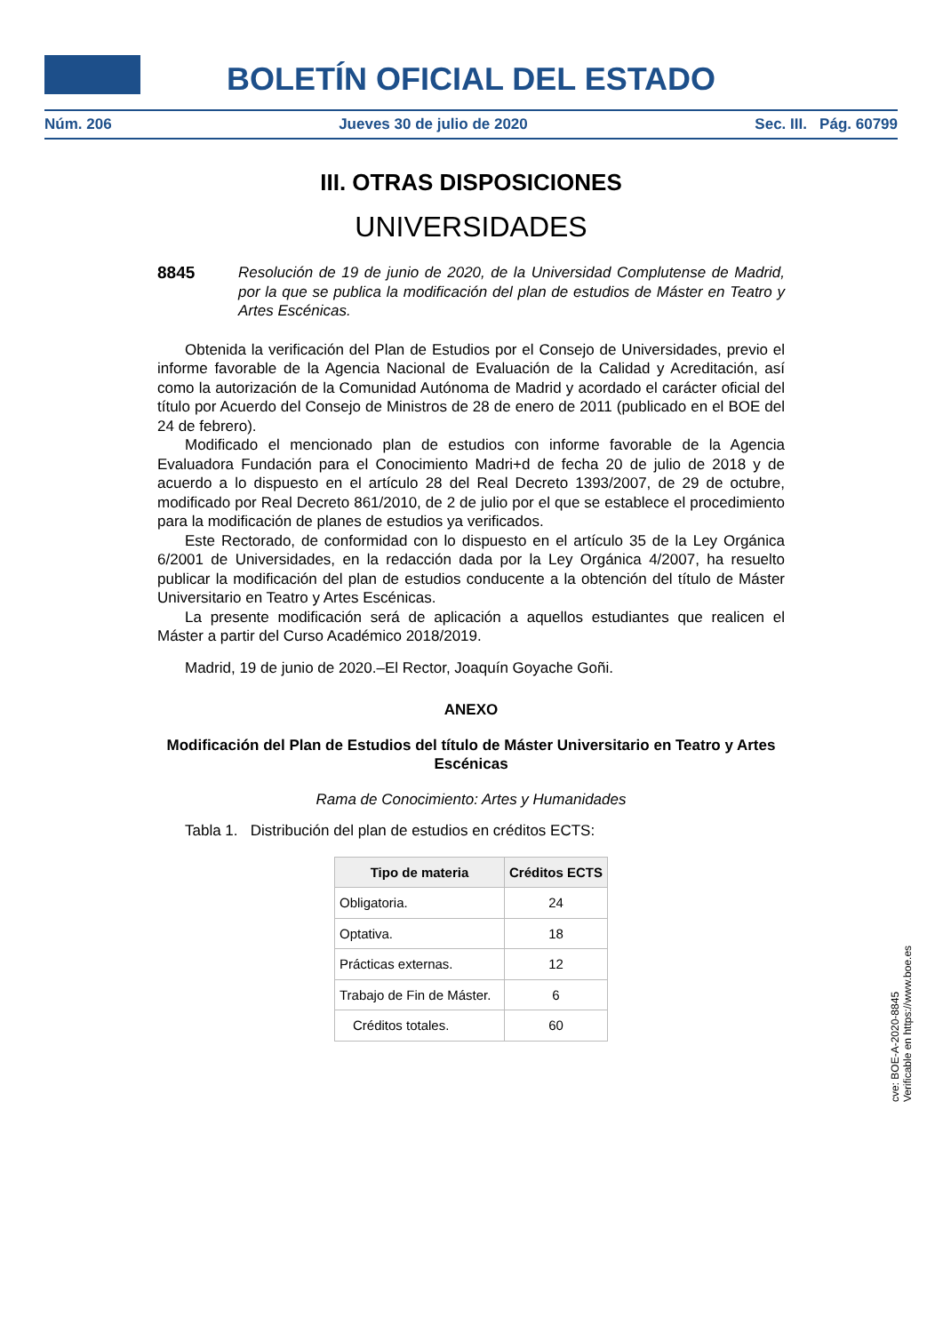BOLETÍN OFICIAL DEL ESTADO
Núm. 206 Jueves 30 de julio de 2020 Sec. III. Pág. 60799
III. OTRAS DISPOSICIONES
UNIVERSIDADES
8845 Resolución de 19 de junio de 2020, de la Universidad Complutense de Madrid, por la que se publica la modificación del plan de estudios de Máster en Teatro y Artes Escénicas.
Obtenida la verificación del Plan de Estudios por el Consejo de Universidades, previo el informe favorable de la Agencia Nacional de Evaluación de la Calidad y Acreditación, así como la autorización de la Comunidad Autónoma de Madrid y acordado el carácter oficial del título por Acuerdo del Consejo de Ministros de 28 de enero de 2011 (publicado en el BOE del 24 de febrero).
Modificado el mencionado plan de estudios con informe favorable de la Agencia Evaluadora Fundación para el Conocimiento Madri+d de fecha 20 de julio de 2018 y de acuerdo a lo dispuesto en el artículo 28 del Real Decreto 1393/2007, de 29 de octubre, modificado por Real Decreto 861/2010, de 2 de julio por el que se establece el procedimiento para la modificación de planes de estudios ya verificados.
Este Rectorado, de conformidad con lo dispuesto en el artículo 35 de la Ley Orgánica 6/2001 de Universidades, en la redacción dada por la Ley Orgánica 4/2007, ha resuelto publicar la modificación del plan de estudios conducente a la obtención del título de Máster Universitario en Teatro y Artes Escénicas.
La presente modificación será de aplicación a aquellos estudiantes que realicen el Máster a partir del Curso Académico 2018/2019.
Madrid, 19 de junio de 2020.–El Rector, Joaquín Goyache Goñi.
ANEXO
Modificación del Plan de Estudios del título de Máster Universitario en Teatro y Artes Escénicas
Rama de Conocimiento: Artes y Humanidades
Tabla 1. Distribución del plan de estudios en créditos ECTS:
| Tipo de materia | Créditos ECTS |
| --- | --- |
| Obligatoria. | 24 |
| Optativa. | 18 |
| Prácticas externas. | 12 |
| Trabajo de Fin de Máster. | 6 |
| Créditos totales. | 60 |
cve: BOE-A-2020-8845
Verificable en https://www.boe.es